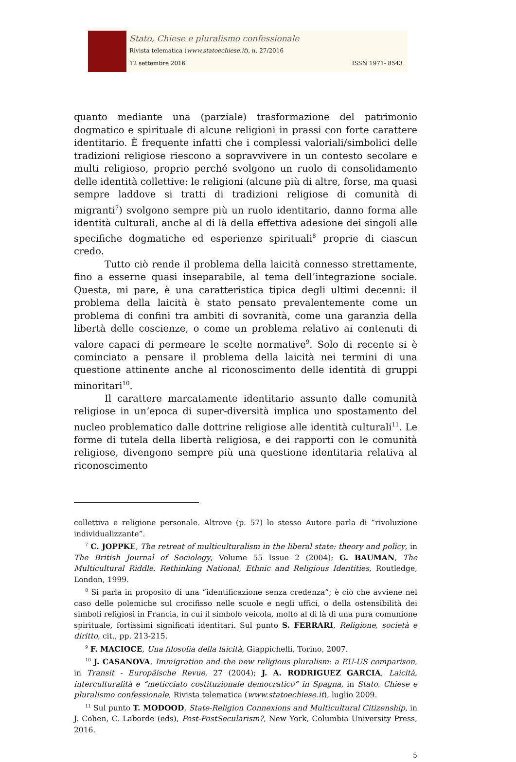Stato, Chiese e pluralismo confessionale
Rivista telematica (www.statoechiese.it), n. 27/2016
12 settembre 2016 ISSN 1971- 8543
quanto mediante una (parziale) trasformazione del patrimonio dogmatico e spirituale di alcune religioni in prassi con forte carattere identitario. È frequente infatti che i complessi valoriali/simbolici delle tradizioni religiose riescono a sopravvivere in un contesto secolare e multi religioso, proprio perché svolgono un ruolo di consolidamento delle identità collettive: le religioni (alcune più di altre, forse, ma quasi sempre laddove si tratti di tradizioni religiose di comunità di migranti<sup>7</sup>) svolgono sempre più un ruolo identitario, danno forma alle identità culturali, anche al di là della effettiva adesione dei singoli alle specifiche dogmatiche ed esperienze spirituali<sup>8</sup> proprie di ciascun credo.
Tutto ciò rende il problema della laicità connesso strettamente, fino a esserne quasi inseparabile, al tema dell’integrazione sociale. Questa, mi pare, è una caratteristica tipica degli ultimi decenni: il problema della laicità è stato pensato prevalentemente come un problema di confini tra ambiti di sovranità, come una garanzia della libertà delle coscienze, o come un problema relativo ai contenuti di valore capaci di permeare le scelte normative<sup>9</sup>. Solo di recente si è cominciato a pensare il problema della laicità nei termini di una questione attinente anche al riconoscimento delle identità di gruppi minoritari<sup>10</sup>.
Il carattere marcatamente identitario assunto dalle comunità religiose in un’epoca di super-diversità implica uno spostamento del nucleo problematico dalle dottrine religiose alle identità culturali<sup>11</sup>. Le forme di tutela della libertà religiosa, e dei rapporti con le comunità religiose, divengono sempre più una questione identitaria relativa al riconoscimento
collettiva e religione personale. Altrove (p. 57) lo stesso Autore parla di “rivoluzione individualizzante”.
<sup>7</sup> C. JOPPKE, The retreat of multiculturalism in the liberal state: theory and policy, in The British Journal of Sociology, Volume 55 Issue 2 (2004); G. BAUMAN, The Multicultural Riddle. Rethinking National, Ethnic and Religious Identities, Routledge, London, 1999.
<sup>8</sup> Si parla in proposito di una “identificazione senza credenza”; è ciò che avviene nel caso delle polemiche sul crocifisso nelle scuole e negli uffici, o della ostensibilità dei simboli religiosi in Francia, in cui il simbolo veicola, molto al di là di una pura comunione spirituale, fortissimi significati identitari. Sul punto S. FERRARI, Religione, società e diritto, cit., pp. 213-215.
<sup>9</sup> F. MACIOCE, Una filosofia della laicità, Giappichelli, Torino, 2007.
<sup>10</sup> J. CASANOVA, Immigration and the new religious pluralism: a EU-US comparison, in Transit - Europäische Revue, 27 (2004); J. A. RODRIGUEZ GARCIA, Laicità, interculturalità e “meticciato costituzionale democratico” in Spagna, in Stato, Chiese e pluralismo confessionale, Rivista telematica (www.statoechiese.it), luglio 2009.
<sup>11</sup> Sul punto T. MODOOD, State-Religion Connexions and Multicultural Citizenship, in J. Cohen, C. Laborde (eds), Post-PostSecularism?, New York, Columbia University Press, 2016.
5